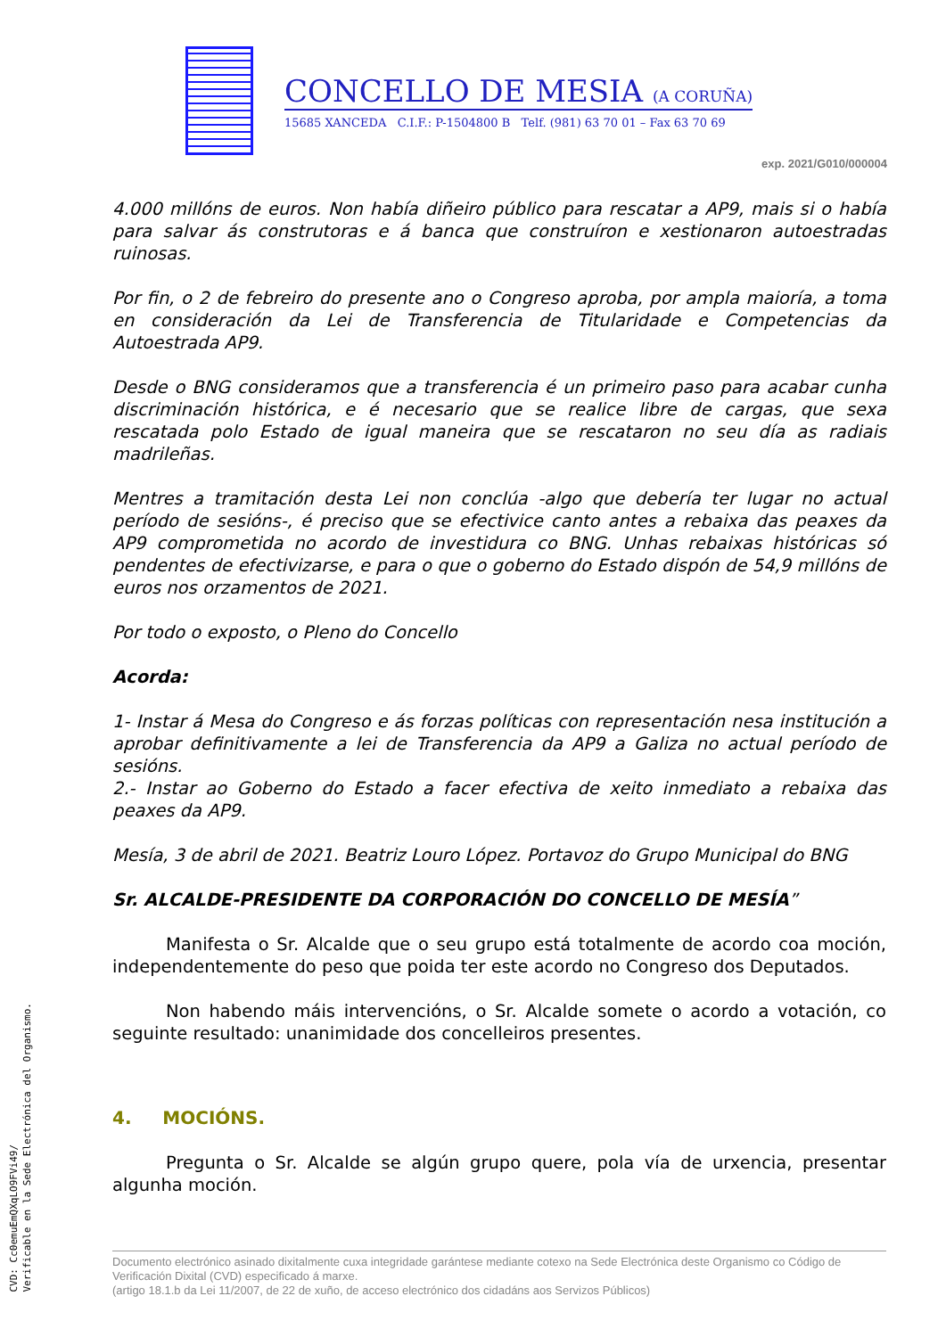CONCELLO DE MESIA (A CORUÑA)
15685 XANCEDA C.I.F.: P-1504800 B Telf. (981) 63 70 01 – Fax 63 70 69
exp. 2021/G010/000004
4.000 millóns de euros. Non había diñeiro público para rescatar a AP9, mais si o había para salvar ás construtoras e á banca que construíron e xestionaron autoestradas ruinosas.
Por fin, o 2 de febreiro do presente ano o Congreso aproba, por ampla maioría, a toma en consideración da Lei de Transferencia de Titularidade e Competencias da Autoestrada AP9.
Desde o BNG consideramos que a transferencia é un primeiro paso para acabar cunha discriminación histórica, e é necesario que se realice libre de cargas, que sexa rescatada polo Estado de igual maneira que se rescataron no seu día as radiais madrileñas.
Mentres a tramitación desta Lei non conclúa -algo que debería ter lugar no actual período de sesións-, é preciso que se efectivice canto antes a rebaixa das peaxes da AP9 comprometida no acordo de investidura co BNG. Unhas rebaixas históricas só pendentes de efectivizarse, e para o que o goberno do Estado dispón de 54,9 millóns de euros nos orzamentos de 2021.
Por todo o exposto, o Pleno do Concello
Acorda:
1- Instar á Mesa do Congreso e ás forzas políticas con representación nesa institución a aprobar definitivamente a lei de Transferencia da AP9 a Galiza no actual período de sesións.
2.- Instar ao Goberno do Estado a facer efectiva de xeito inmediato a rebaixa das peaxes da AP9.
Mesía, 3 de abril de 2021. Beatriz Louro López. Portavoz do Grupo Municipal do BNG
Sr. ALCALDE-PRESIDENTE DA CORPORACIÓN DO CONCELLO DE MESÍA”
Manifesta o Sr. Alcalde que o seu grupo está totalmente de acordo coa moción, independentemente do peso que poida ter este acordo no Congreso dos Deputados.
Non habendo máis intervencións, o Sr. Alcalde somete o acordo a votación, co seguinte resultado: unanimidade dos concelleiros presentes.
4. MOCIÓNS.
Pregunta o Sr. Alcalde se algún grupo quere, pola vía de urxencia, presentar algunha moción.
Documento electrónico asinado dixitalmente cuxa integridade garántese mediante cotexo na Sede Electrónica deste Organismo co Código de Verificación Dixital (CVD) especificado á marxe.
(artigo 18.1.b da Lei 11/2007, de 22 de xuño, de acceso electrónico dos cidadáns aos Servizos Públicos)
CVD: Cc0emuEmQXqLO9FVi49/
Verificable en la Sede Electrónica del Organismo.